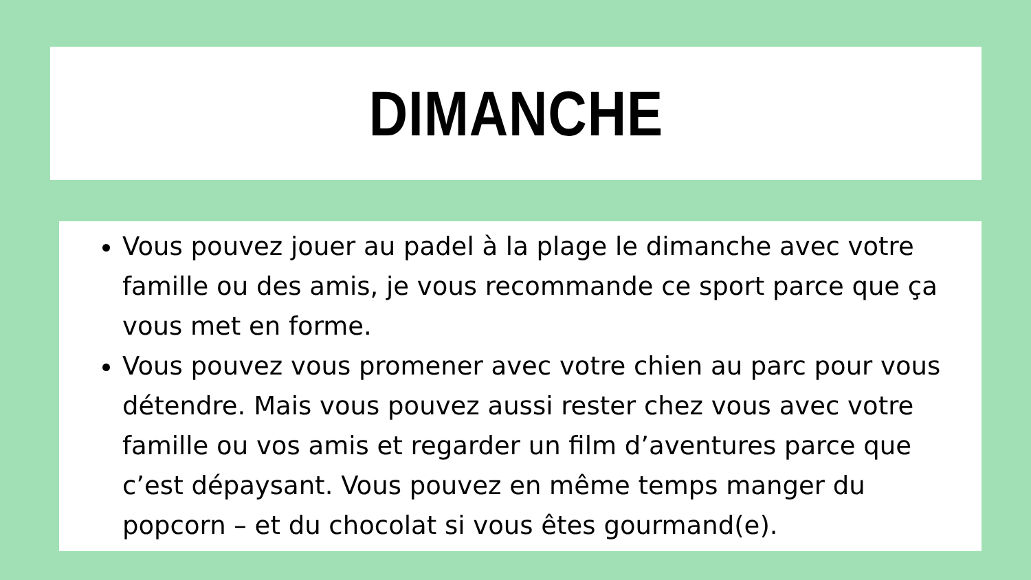DIMANCHE
Vous pouvez jouer au padel à la plage le dimanche avec votre famille ou des amis, je vous recommande ce sport parce que ça vous met en forme.
Vous pouvez vous promener avec votre chien au parc pour vous détendre. Mais vous pouvez aussi rester chez vous avec votre famille ou vos amis et regarder un film d’aventures parce que c’est dépaysant. Vous pouvez en même temps manger du popcorn – et du chocolat si vous êtes gourmand(e).